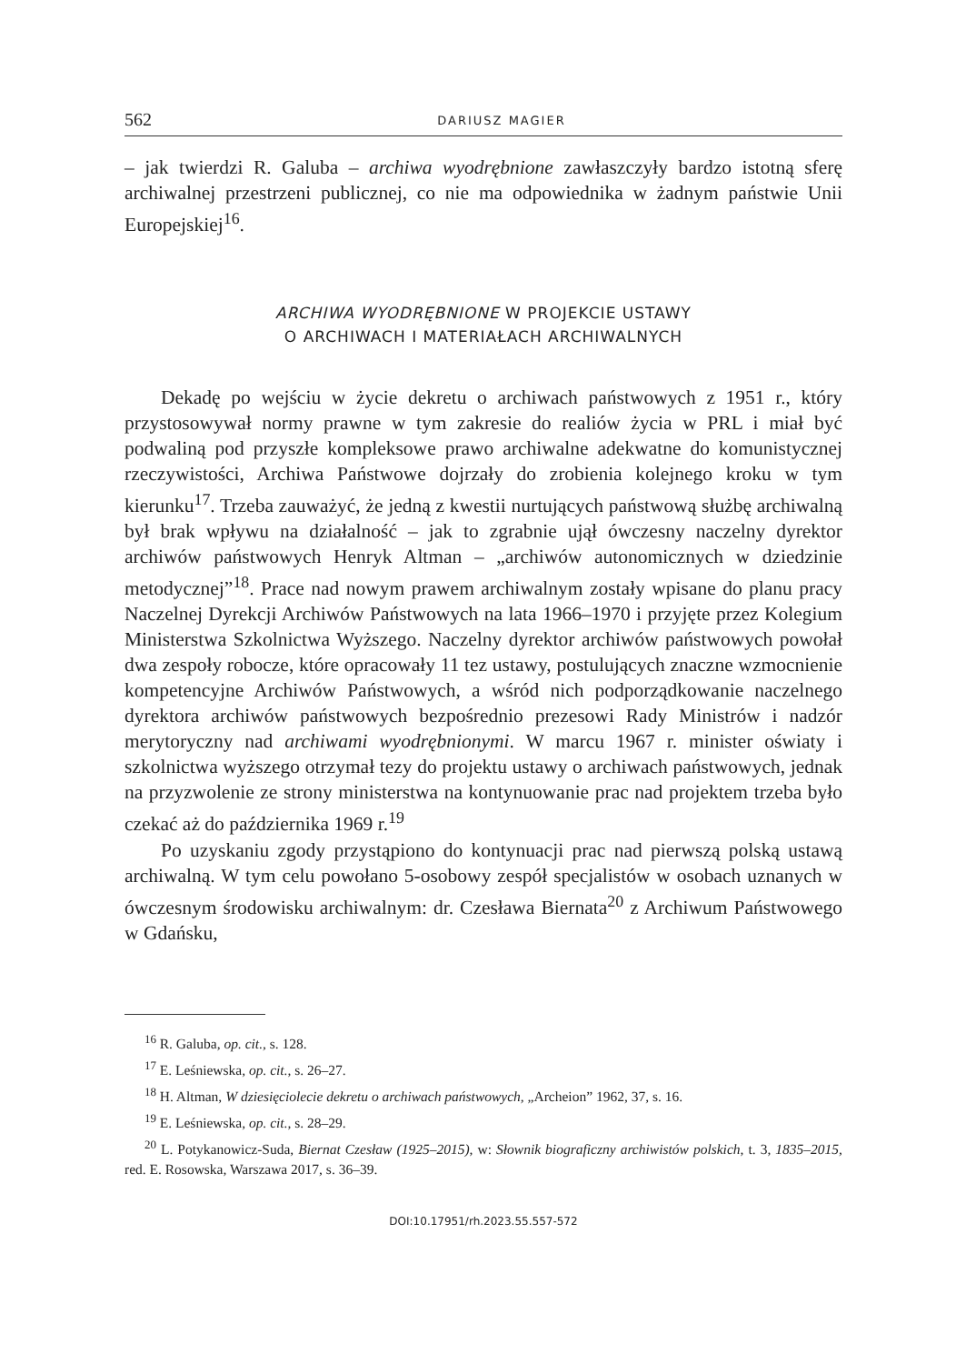562 DARIUSZ MAGIER
– jak twierdzi R. Galuba – archiwa wyodrębnione zawłaszczyły bardzo istotną sferę archiwalnej przestrzeni publicznej, co nie ma odpowiednika w żadnym państwie Unii Europejskiej<sup>16</sup>.
ARCHIWA WYODRĘBNIONE W PROJEKCIE USTAWY
O ARCHIWACH I MATERIAŁACH ARCHIWALNYCH
Dekadę po wejściu w życie dekretu o archiwach państwowych z 1951 r., który przystosowywał normy prawne w tym zakresie do realiów życia w PRL i miał być podwaliną pod przyszłe kompleksowe prawo archiwalne adekwatne do komunistycznej rzeczywistości, Archiwa Państwowe dojrzały do zrobienia kolejnego kroku w tym kierunku<sup>17</sup>. Trzeba zauważyć, że jedną z kwestii nurtujących państwową służbę archiwalną był brak wpływu na działalność – jak to zgrabnie ujął ówczesny naczelny dyrektor archiwów państwowych Henryk Altman – „archiwów autonomicznych w dziedzinie metodycznej”<sup>18</sup>. Prace nad nowym prawem archiwalnym zostały wpisane do planu pracy Naczelnej Dyrekcji Archiwów Państwowych na lata 1966–1970 i przyjęte przez Kolegium Ministerstwa Szkolnictwa Wyższego. Naczelny dyrektor archiwów państwowych powołał dwa zespoły robocze, które opracowały 11 tez ustawy, postulujących znaczne wzmocnienie kompetencyjne Archiwów Państwowych, a wśród nich podporządkowanie naczelnego dyrektora archiwów państwowych bezpośrednio prezesowi Rady Ministrów i nadzór merytoryczny nad archiwami wyodrębnionymi. W marcu 1967 r. minister oświaty i szkolnictwa wyższego otrzymał tezy do projektu ustawy o archiwach państwowych, jednak na przyzwolenie ze strony ministerstwa na kontynuowanie prac nad projektem trzeba było czekać aż do października 1969 r.<sup>19</sup>
Po uzyskaniu zgody przystąpiono do kontynuacji prac nad pierwszą polską ustawą archiwalną. W tym celu powołano 5-osobowy zespół specjalistów w osobach uznanych w ówczesnym środowisku archiwalnym: dr. Czesława Biernata<sup>20</sup> z Archiwum Państwowego w Gdańsku,
<sup>16</sup> R. Galuba, op. cit., s. 128.
<sup>17</sup> E. Leśniewska, op. cit., s. 26–27.
<sup>18</sup> H. Altman, W dziesięciolecie dekretu o archiwach państwowych, „Archeion” 1962, 37, s. 16.
<sup>19</sup> E. Leśniewska, op. cit., s. 28–29.
<sup>20</sup> L. Potykanowicz-Suda, Biernat Czesław (1925–2015), w: Słownik biograficzny archiwistów polskich, t. 3, 1835–2015, red. E. Rosowska, Warszawa 2017, s. 36–39.
DOI:10.17951/rh.2023.55.557-572